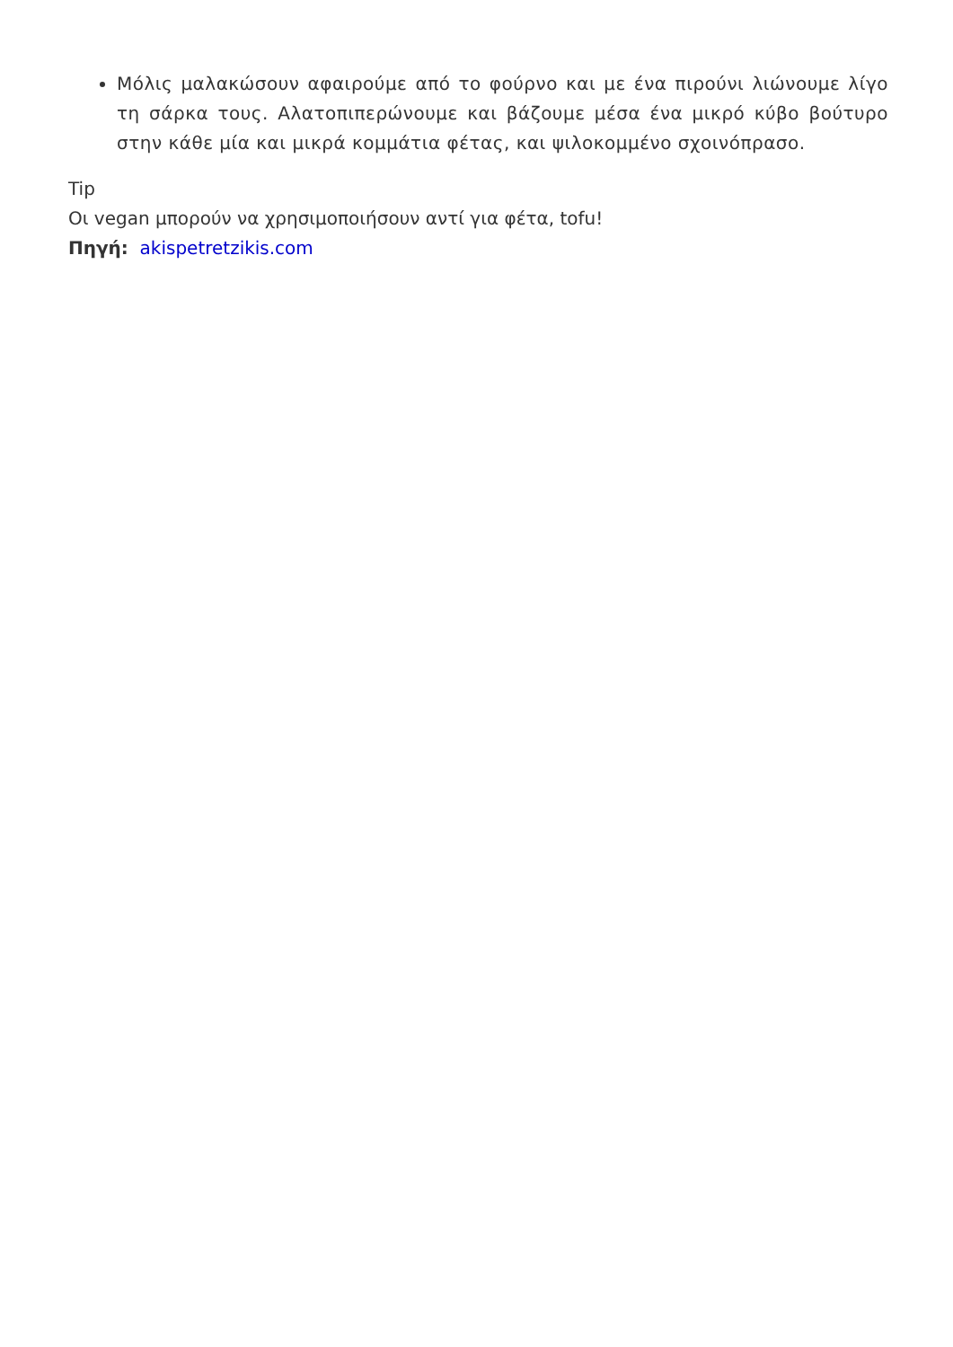Μόλις μαλακώσουν αφαιρούμε από το φούρνο και με ένα πιρούνι λιώνουμε λίγο τη σάρκα τους. Αλατοπιπερώνουμε και βάζουμε μέσα ένα μικρό κύβο βούτυρο στην κάθε μία και μικρά κομμάτια φέτας, και ψιλοκομμένο σχοινόπρασο.
Tip
Οι vegan μπορούν να χρησιμοποιήσουν αντί για φέτα, tofu!
Πηγή: akispetretzikis.com